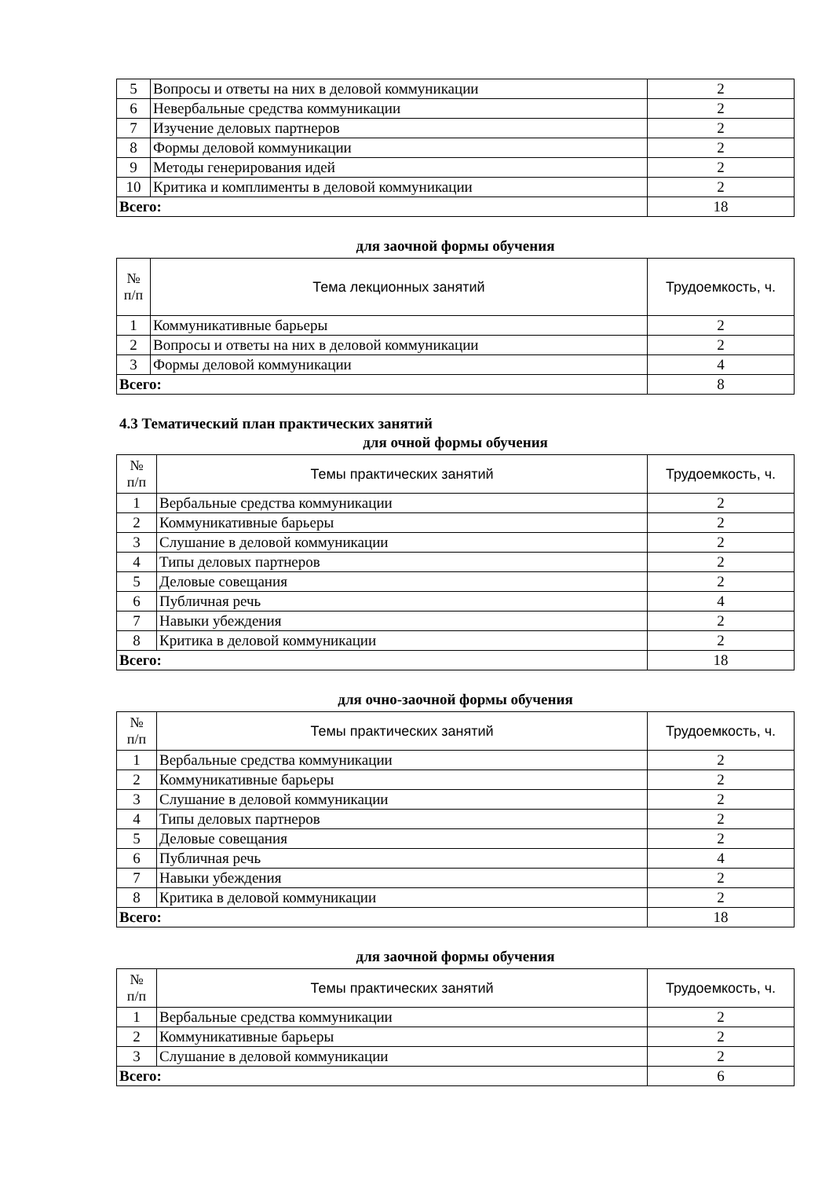| 5 | Вопросы и ответы на них в деловой коммуникации | 2 |
| 6 | Невербальные средства коммуникации | 2 |
| 7 | Изучение деловых партнеров | 2 |
| 8 | Формы деловой коммуникации | 2 |
| 9 | Методы генерирования идей | 2 |
| 10 | Критика и комплименты в деловой коммуникации | 2 |
| Всего: | | 18 |
для заочной формы обучения
| № п/п | Тема лекционных занятий | Трудоемкость, ч. |
| --- | --- | --- |
| 1 | Коммуникативные барьеры | 2 |
| 2 | Вопросы и ответы на них в деловой коммуникации | 2 |
| 3 | Формы деловой коммуникации | 4 |
| Всего: | | 8 |
4.3 Тематический план практических занятий
для очной формы обучения
| № п/п | Темы практических занятий | Трудоемкость, ч. |
| --- | --- | --- |
| 1 | Вербальные средства коммуникации | 2 |
| 2 | Коммуникативные барьеры | 2 |
| 3 | Слушание в деловой коммуникации | 2 |
| 4 | Типы деловых партнеров | 2 |
| 5 | Деловые совещания | 2 |
| 6 | Публичная речь | 4 |
| 7 | Навыки убеждения | 2 |
| 8 | Критика в деловой коммуникации | 2 |
| Всего: | | 18 |
для очно-заочной формы обучения
| № п/п | Темы практических занятий | Трудоемкость, ч. |
| --- | --- | --- |
| 1 | Вербальные средства коммуникации | 2 |
| 2 | Коммуникативные барьеры | 2 |
| 3 | Слушание в деловой коммуникации | 2 |
| 4 | Типы деловых партнеров | 2 |
| 5 | Деловые совещания | 2 |
| 6 | Публичная речь | 4 |
| 7 | Навыки убеждения | 2 |
| 8 | Критика в деловой коммуникации | 2 |
| Всего: | | 18 |
для заочной формы обучения
| № п/п | Темы практических занятий | Трудоемкость, ч. |
| --- | --- | --- |
| 1 | Вербальные средства коммуникации | 2 |
| 2 | Коммуникативные барьеры | 2 |
| 3 | Слушание в деловой коммуникации | 2 |
| Всего: | | 6 |